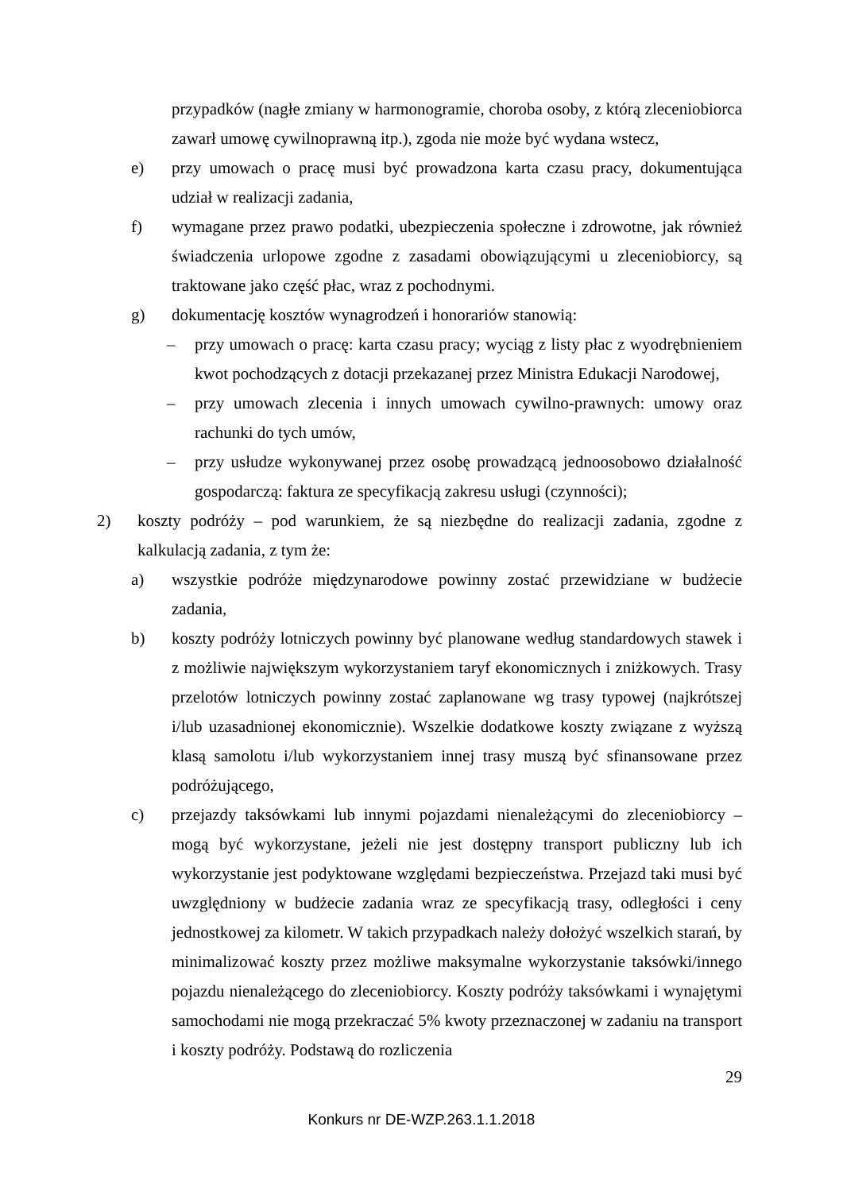przypadków (nagłe zmiany w harmonogramie, choroba osoby, z którą zleceniobiorca zawarł umowę cywilnoprawną itp.), zgoda nie może być wydana wstecz,
e) przy umowach o pracę musi być prowadzona karta czasu pracy, dokumentująca udział w realizacji zadania,
f) wymagane przez prawo podatki, ubezpieczenia społeczne i zdrowotne, jak również świadczenia urlopowe zgodne z zasadami obowiązującymi u zleceniobiorcy, są traktowane jako część płac, wraz z pochodnymi.
g) dokumentację kosztów wynagrodzeń i honorariów stanowią:
– przy umowach o pracę: karta czasu pracy; wyciąg z listy płac z wyodrębnieniem kwot pochodzących z dotacji przekazanej przez Ministra Edukacji Narodowej,
– przy umowach zlecenia i innych umowach cywilno-prawnych: umowy oraz rachunki do tych umów,
– przy usłudze wykonywanej przez osobę prowadzącą jednoosobowo działalność gospodarczą: faktura ze specyfikacją zakresu usługi (czynności);
2) koszty podróży – pod warunkiem, że są niezbędne do realizacji zadania, zgodne z kalkulacją zadania, z tym że:
a) wszystkie podróże międzynarodowe powinny zostać przewidziane w budżecie zadania,
b) koszty podróży lotniczych powinny być planowane według standardowych stawek i z możliwie największym wykorzystaniem taryf ekonomicznych i zniżkowych. Trasy przelotów lotniczych powinny zostać zaplanowane wg trasy typowej (najkrótszej i/lub uzasadnionej ekonomicznie). Wszelkie dodatkowe koszty związane z wyższą klasą samolotu i/lub wykorzystaniem innej trasy muszą być sfinansowane przez podróżującego,
c) przejazdy taksówkami lub innymi pojazdami nienależącymi do zleceniobiorcy – mogą być wykorzystane, jeżeli nie jest dostępny transport publiczny lub ich wykorzystanie jest podyktowane względami bezpieczeństwa. Przejazd taki musi być uwzględniony w budżecie zadania wraz ze specyfikacją trasy, odległości i ceny jednostkowej za kilometr. W takich przypadkach należy dołożyć wszelkich starań, by minimalizować koszty przez możliwe maksymalne wykorzystanie taksówki/innego pojazdu nienależącego do zleceniobiorcy. Koszty podróży taksówkami i wynajętymi samochodami nie mogą przekraczać 5% kwoty przeznaczonej w zadaniu na transport i koszty podróży. Podstawą do rozliczenia
29
Konkurs nr DE-WZP.263.1.1.2018